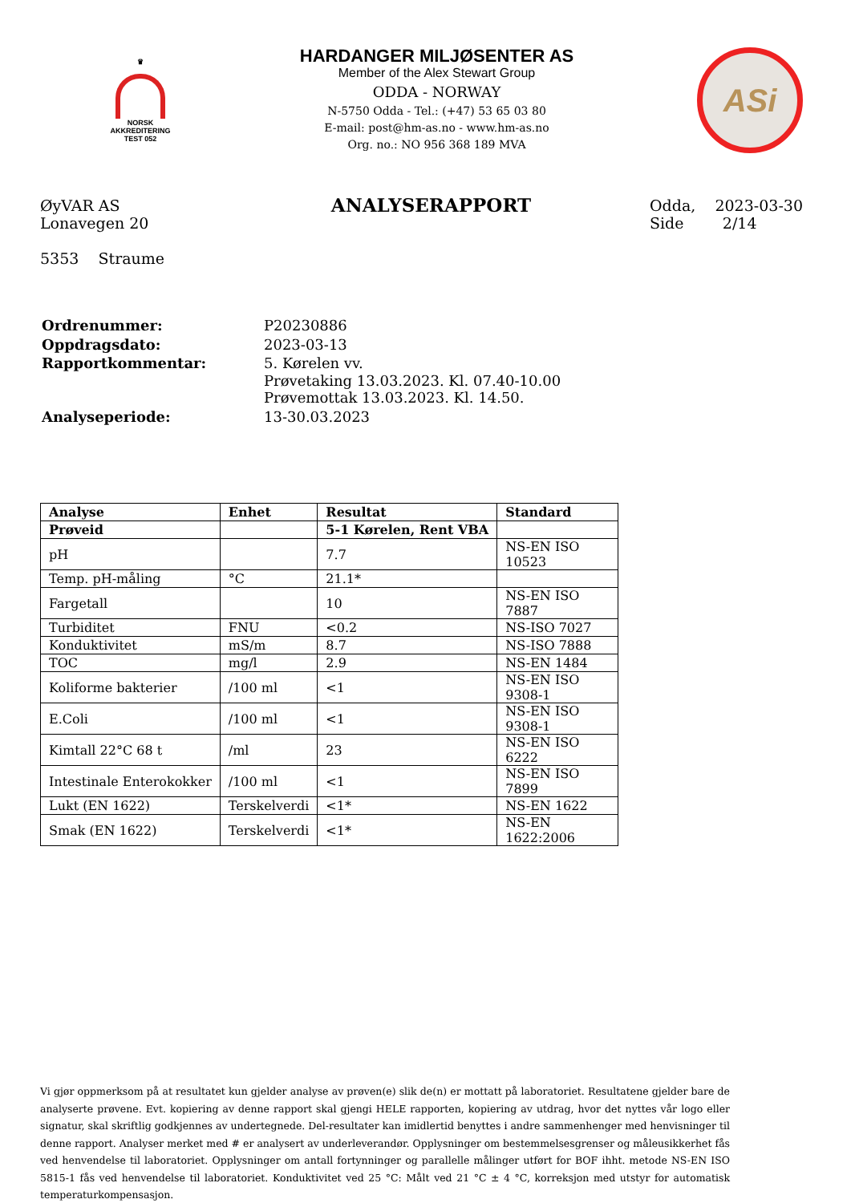♛
NORSK
AKKREDITERING
TEST 052
HARDANGER MILJØSENTER AS
Member of the Alex Stewart Group
ODDA - NORWAY
N-5750 Odda - Tel.: (+47) 53 65 03 80
E-mail: post@hm-as.no - www.hm-as.no
Org. no.: NO 956 368 189 MVA
ASi
ØyVAR AS
Lonavegen 20
5353 Straume
ANALYSERAPPORT
Odda, 2023-03-30
Side 2/14
| Ordrenummer: | P20230886 |
| Oppdragsdato: | 2023-03-13 |
| Rapportkommentar: | 5. Kørelen vv. Prøvetaking 13.03.2023. Kl. 07.40-10.00 Prøvemottak 13.03.2023. Kl. 14.50. |
| Analyseperiode: | 13-30.03.2023 |
| Analyse | Enhet | Resultat | Standard |
| --- | --- | --- | --- |
| Prøveid | | 5-1 Kørelen, Rent VBA | |
| pH | | 7.7 | NS-EN ISO 10523 |
| Temp. pH-måling | °C | 21.1* | |
| Fargetall | | 10 | NS-EN ISO 7887 |
| Turbiditet | FNU | <0.2 | NS-ISO 7027 |
| Konduktivitet | mS/m | 8.7 | NS-ISO 7888 |
| TOC | mg/l | 2.9 | NS-EN 1484 |
| Koliforme bakterier | /100 ml | <1 | NS-EN ISO 9308-1 |
| E.Coli | /100 ml | <1 | NS-EN ISO 9308-1 |
| Kimtall 22°C 68 t | /ml | 23 | NS-EN ISO 6222 |
| Intestinale Enterokokker | /100 ml | <1 | NS-EN ISO 7899 |
| Lukt (EN 1622) | Terskelverdi | <1* | NS-EN 1622 |
| Smak (EN 1622) | Terskelverdi | <1* | NS-EN 1622:2006 |
Vi gjør oppmerksom på at resultatet kun gjelder analyse av prøven(e) slik de(n) er mottatt på laboratoriet. Resultatene gjelder bare de analyserte prøvene. Evt. kopiering av denne rapport skal gjengi HELE rapporten, kopiering av utdrag, hvor det nyttes vår logo eller signatur, skal skriftlig godkjennes av undertegnede. Del-resultater kan imidlertid benyttes i andre sammenhenger med henvisninger til denne rapport. Analyser merket med # er analysert av underleverandør. Opplysninger om bestemmelsesgrenser og måleusikkerhet fås ved henvendelse til laboratoriet. Opplysninger om antall fortynninger og parallelle målinger utført for BOF ihht. metode NS-EN ISO 5815-1 fås ved henvendelse til laboratoriet. Konduktivitet ved 25 °C: Målt ved 21 °C ± 4 °C, korreksjon med utstyr for automatisk temperaturkompensasjon.